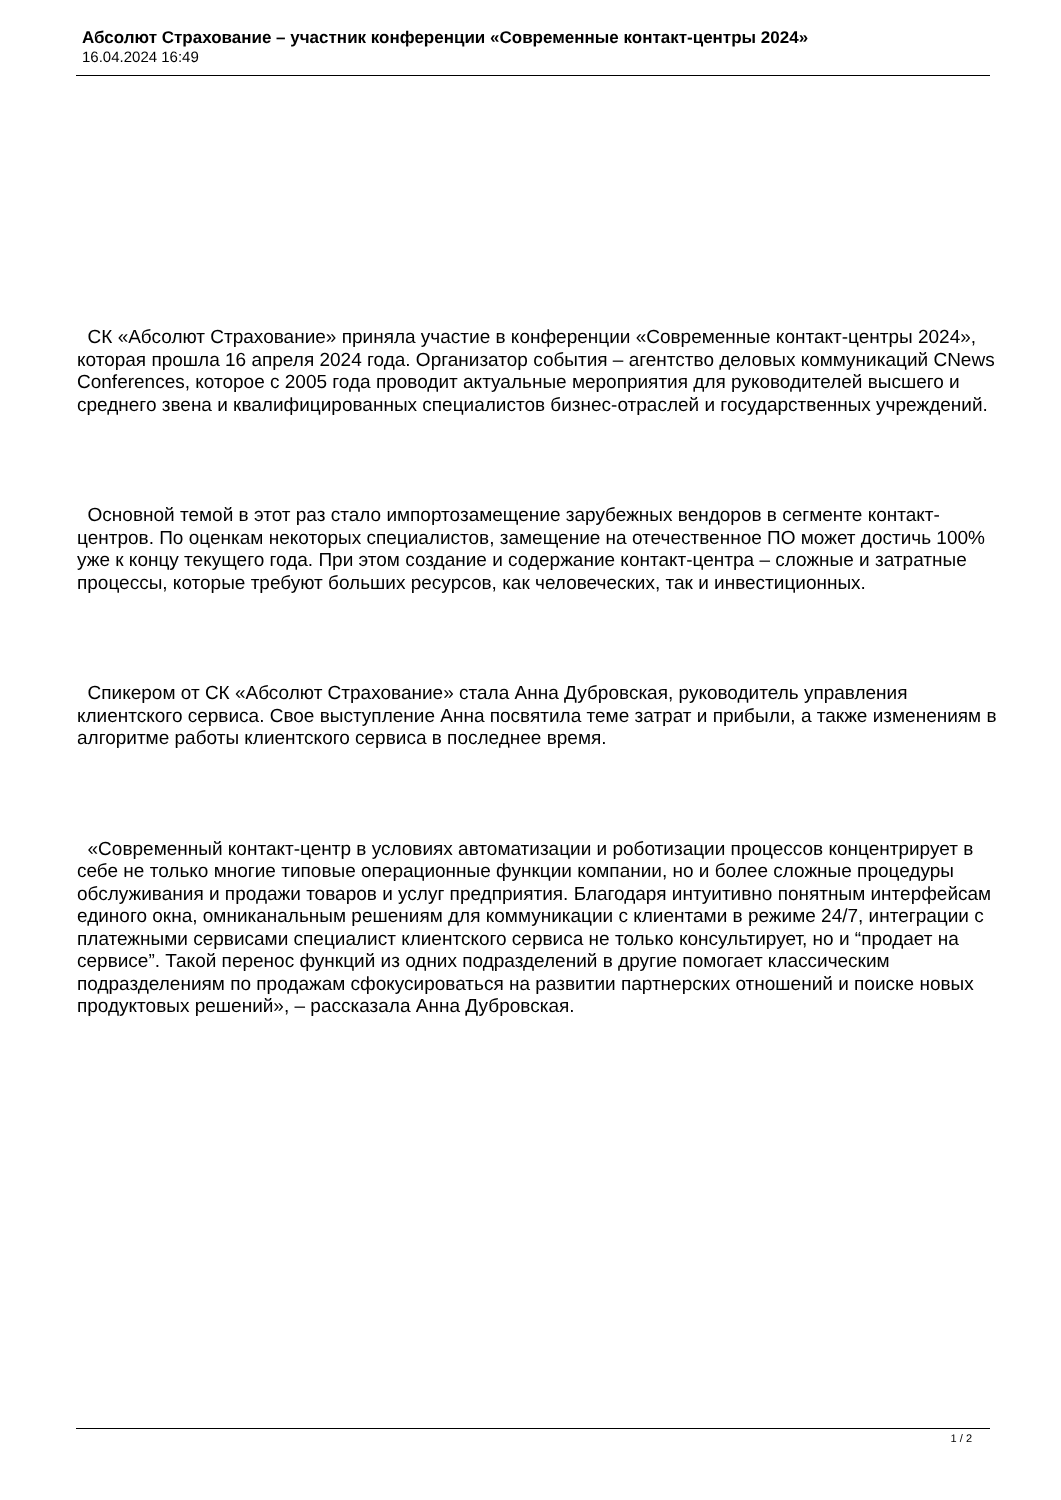Абсолют Страхование – участник конференции «Современные контакт-центры 2024»
16.04.2024 16:49
СК «Абсолют Страхование» приняла участие в конференции «Современные контакт-центры 2024», которая прошла 16 апреля 2024 года. Организатор события – агентство деловых коммуникаций CNews Conferences, которое с 2005 года проводит актуальные мероприятия для руководителей высшего и среднего звена и квалифицированных специалистов бизнес-отраслей и государственных учреждений.
Основной темой в этот раз стало импортозамещение зарубежных вендоров в сегменте контакт-центров. По оценкам некоторых специалистов, замещение на отечественное ПО может достичь 100% уже к концу текущего года. При этом создание и содержание контакт-центра – сложные и затратные процессы, которые требуют больших ресурсов, как человеческих, так и инвестиционных.
Спикером от СК «Абсолют Страхование» стала Анна Дубровская, руководитель управления клиентского сервиса. Свое выступление Анна посвятила теме затрат и прибыли, а также изменениям в алгоритме работы клиентского сервиса в последнее время.
«Современный контакт-центр в условиях автоматизации и роботизации процессов концентрирует в себе не только многие типовые операционные функции компании, но и более сложные процедуры обслуживания и продажи товаров и услуг предприятия. Благодаря интуитивно понятным интерфейсам единого окна, омниканальным решениям для коммуникации с клиентами в режиме 24/7, интеграции с платежными сервисами специалист клиентского сервиса не только консультирует, но и “продает на сервисе”. Такой перенос функций из одних подразделений в другие помогает классическим подразделениям по продажам сфокусироваться на развитии партнерских отношений и поиске новых продуктовых решений», – рассказала Анна Дубровская.
1 / 2